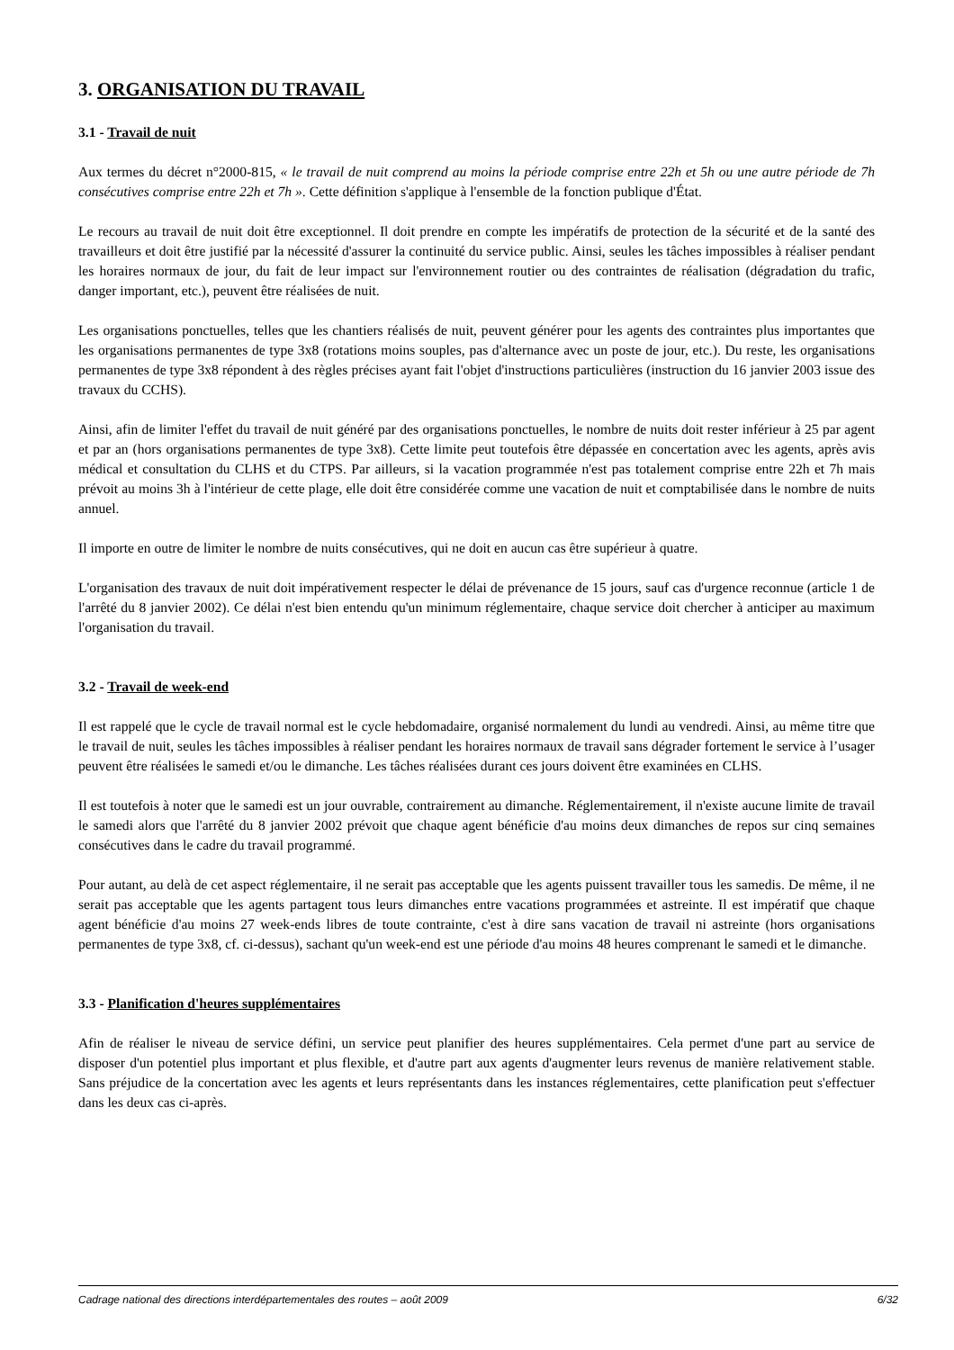3. ORGANISATION DU TRAVAIL
3.1 - Travail de nuit
Aux termes du décret n°2000-815, « le travail de nuit comprend au moins la période comprise entre 22h et 5h ou une autre période de 7h consécutives comprise entre 22h et 7h ». Cette définition s'applique à l'ensemble de la fonction publique d'État.
Le recours au travail de nuit doit être exceptionnel. Il doit prendre en compte les impératifs de protection de la sécurité et de la santé des travailleurs et doit être justifié par la nécessité d'assurer la continuité du service public. Ainsi, seules les tâches impossibles à réaliser pendant les horaires normaux de jour, du fait de leur impact sur l'environnement routier ou des contraintes de réalisation (dégradation du trafic, danger important, etc.), peuvent être réalisées de nuit.
Les organisations ponctuelles, telles que les chantiers réalisés de nuit, peuvent générer pour les agents des contraintes plus importantes que les organisations permanentes de type 3x8 (rotations moins souples, pas d'alternance avec un poste de jour, etc.). Du reste, les organisations permanentes de type 3x8 répondent à des règles précises ayant fait l'objet d'instructions particulières (instruction du 16 janvier 2003 issue des travaux du CCHS).
Ainsi, afin de limiter l'effet du travail de nuit généré par des organisations ponctuelles, le nombre de nuits doit rester inférieur à 25 par agent et par an (hors organisations permanentes de type 3x8). Cette limite peut toutefois être dépassée en concertation avec les agents, après avis médical et consultation du CLHS et du CTPS. Par ailleurs, si la vacation programmée n'est pas totalement comprise entre 22h et 7h mais prévoit au moins 3h à l'intérieur de cette plage, elle doit être considérée comme une vacation de nuit et comptabilisée dans le nombre de nuits annuel.
Il importe en outre de limiter le nombre de nuits consécutives, qui ne doit en aucun cas être supérieur à quatre.
L'organisation des travaux de nuit doit impérativement respecter le délai de prévenance de 15 jours, sauf cas d'urgence reconnue (article 1 de l'arrêté du 8 janvier 2002). Ce délai n'est bien entendu qu'un minimum réglementaire, chaque service doit chercher à anticiper au maximum l'organisation du travail.
3.2 - Travail de week-end
Il est rappelé que le cycle de travail normal est le cycle hebdomadaire, organisé normalement du lundi au vendredi. Ainsi, au même titre que le travail de nuit, seules les tâches impossibles à réaliser pendant les horaires normaux de travail sans dégrader fortement le service à l’usager peuvent être réalisées le samedi et/ou le dimanche. Les tâches réalisées durant ces jours doivent être examinées en CLHS.
Il est toutefois à noter que le samedi est un jour ouvrable, contrairement au dimanche. Réglementairement, il n'existe aucune limite de travail le samedi alors que l'arrêté du 8 janvier 2002 prévoit que chaque agent bénéficie d'au moins deux dimanches de repos sur cinq semaines consécutives dans le cadre du travail programmé.
Pour autant, au delà de cet aspect réglementaire, il ne serait pas acceptable que les agents puissent travailler tous les samedis. De même, il ne serait pas acceptable que les agents partagent tous leurs dimanches entre vacations programmées et astreinte. Il est impératif que chaque agent bénéficie d'au moins 27 week-ends libres de toute contrainte, c'est à dire sans vacation de travail ni astreinte (hors organisations permanentes de type 3x8, cf. ci-dessus), sachant qu'un week-end est une période d'au moins 48 heures comprenant le samedi et le dimanche.
3.3 - Planification d'heures supplémentaires
Afin de réaliser le niveau de service défini, un service peut planifier des heures supplémentaires. Cela permet d'une part au service de disposer d'un potentiel plus important et plus flexible, et d'autre part aux agents d'augmenter leurs revenus de manière relativement stable. Sans préjudice de la concertation avec les agents et leurs représentants dans les instances réglementaires, cette planification peut s'effectuer dans les deux cas ci-après.
Cadrage national des directions interdépartementales des routes – août 2009 6/32